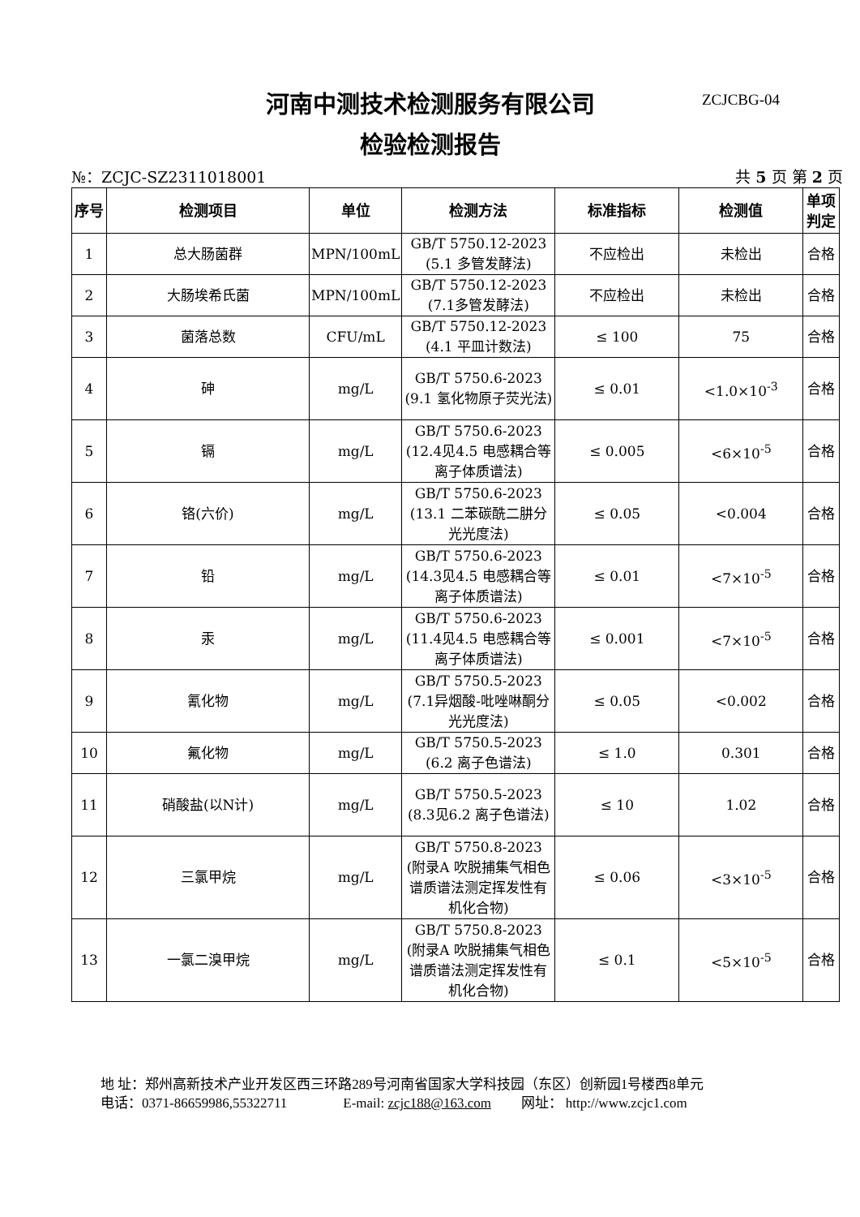河南中测技术检测服务有限公司 ZCJCBG-04
检验检测报告
№：ZCJC-SZ2311018001 共 5 页 第 2 页
| 序号 | 检测项目 | 单位 | 检测方法 | 标准指标 | 检测值 | 单项 判定 |
| --- | --- | --- | --- | --- | --- | --- |
| 1 | 总大肠菌群 | MPN/100mL | GB/T 5750.12-2023 (5.1 多管发酵法) | 不应检出 | 未检出 | 合格 |
| 2 | 大肠埃希氏菌 | MPN/100mL | GB/T 5750.12-2023 (7.1多管发酵法) | 不应检出 | 未检出 | 合格 |
| 3 | 菌落总数 | CFU/mL | GB/T 5750.12-2023 (4.1 平皿计数法) | ≤ 100 | 75 | 合格 |
| 4 | 砷 | mg/L | GB/T 5750.6-2023 (9.1 氢化物原子荧光法) | ≤ 0.01 | <1.0×10<sup>-3</sup> | 合格 |
| 5 | 镉 | mg/L | GB/T 5750.6-2023 (12.4见4.5 电感耦合等离子体质谱法) | ≤ 0.005 | <6×10<sup>-5</sup> | 合格 |
| 6 | 铬(六价) | mg/L | GB/T 5750.6-2023 (13.1 二苯碳酰二肼分光光度法) | ≤ 0.05 | <0.004 | 合格 |
| 7 | 铅 | mg/L | GB/T 5750.6-2023 (14.3见4.5 电感耦合等离子体质谱法) | ≤ 0.01 | <7×10<sup>-5</sup> | 合格 |
| 8 | 汞 | mg/L | GB/T 5750.6-2023 (11.4见4.5 电感耦合等离子体质谱法) | ≤ 0.001 | <7×10<sup>-5</sup> | 合格 |
| 9 | 氰化物 | mg/L | GB/T 5750.5-2023 (7.1异烟酸-吡唑啉酮分光光度法) | ≤ 0.05 | <0.002 | 合格 |
| 10 | 氟化物 | mg/L | GB/T 5750.5-2023 (6.2 离子色谱法) | ≤ 1.0 | 0.301 | 合格 |
| 11 | 硝酸盐(以N计) | mg/L | GB/T 5750.5-2023 (8.3见6.2 离子色谱法) | ≤ 10 | 1.02 | 合格 |
| 12 | 三氯甲烷 | mg/L | GB/T 5750.8-2023 (附录A 吹脱捕集气相色谱质谱法测定挥发性有机化合物) | ≤ 0.06 | <3×10<sup>-5</sup> | 合格 |
| 13 | 一氯二溴甲烷 | mg/L | GB/T 5750.8-2023 (附录A 吹脱捕集气相色谱质谱法测定挥发性有机化合物) | ≤ 0.1 | <5×10<sup>-5</sup> | 合格 |
地 址：郑州高新技术产业开发区西三环路289号河南省国家大学科技园（东区）创新园1号楼西8单元
电话：0371-86659986,55322711 E-mail: zcjc188@163.com 网址： http://www.zcjc1.com